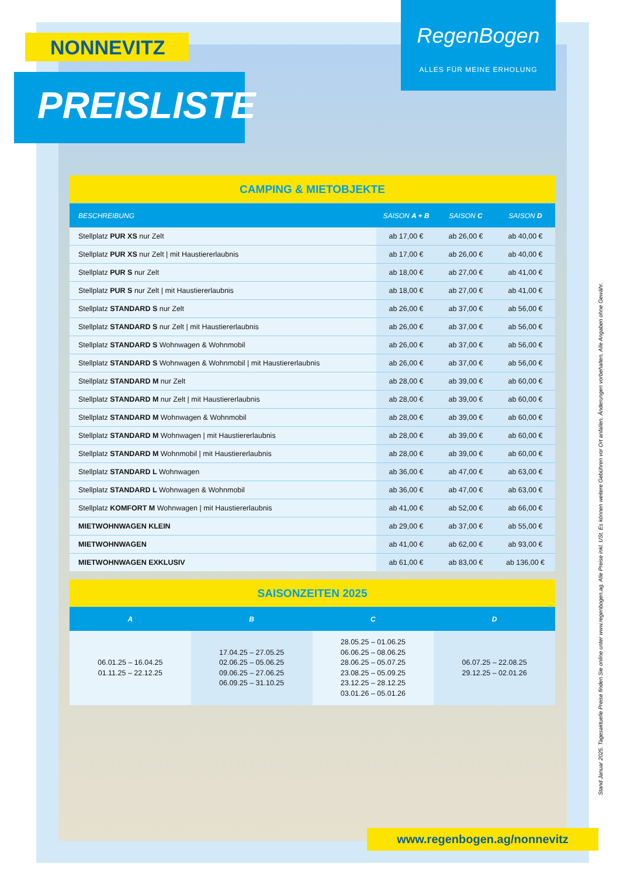NONNEVITZ
PREISLISTE
RegenBogen
ALLES FÜR MEINE ERHOLUNG
| CAMPING & MIETOBJEKTE | | | |
| BESCHREIBUNG | SAISON A + B | SAISON C | SAISON D |
| Stellplatz PUR XS nur Zelt | ab 17,00 € | ab 26,00 € | ab 40,00 € |
| Stellplatz PUR XS nur Zelt / mit Haustiererlaubnis | ab 17,00 € | ab 26,00 € | ab 40,00 € |
| Stellplatz PUR S nur Zelt | ab 18,00 € | ab 27,00 € | ab 41,00 € |
| Stellplatz PUR S nur Zelt / mit Haustiererlaubnis | ab 18,00 € | ab 27,00 € | ab 41,00 € |
| Stellplatz STANDARD S nur Zelt | ab 26,00 € | ab 37,00 € | ab 56,00 € |
| Stellplatz STANDARD S nur Zelt / mit Haustiererlaubnis | ab 26,00 € | ab 37,00 € | ab 56,00 € |
| Stellplatz STANDARD S Wohnwagen & Wohnmobil | ab 26,00 € | ab 37,00 € | ab 56,00 € |
| Stellplatz STANDARD S Wohnwagen & Wohnmobil / mit Haustiererlaubnis | ab 26,00 € | ab 37,00 € | ab 56,00 € |
| Stellplatz STANDARD M nur Zelt | ab 28,00 € | ab 39,00 € | ab 60,00 € |
| Stellplatz STANDARD M nur Zelt / mit Haustiererlaubnis | ab 28,00 € | ab 39,00 € | ab 60,00 € |
| Stellplatz STANDARD M Wohnwagen & Wohnmobil | ab 28,00 € | ab 39,00 € | ab 60,00 € |
| Stellplatz STANDARD M Wohnwagen / mit Haustiererlaubnis | ab 28,00 € | ab 39,00 € | ab 60,00 € |
| Stellplatz STANDARD M Wohnmobil / mit Haustiererlaubnis | ab 28,00 € | ab 39,00 € | ab 60,00 € |
| Stellplatz STANDARD L Wohnwagen | ab 36,00 € | ab 47,00 € | ab 63,00 € |
| Stellplatz STANDARD L Wohnwagen & Wohnmobil | ab 36,00 € | ab 47,00 € | ab 63,00 € |
| Stellplatz KOMFORT M Wohnwagen / mit Haustiererlaubnis | ab 41,00 € | ab 52,00 € | ab 66,00 € |
| MIETWOHNWAGEN KLEIN | ab 29,00 € | ab 37,00 € | ab 55,00 € |
| MIETWOHNWAGEN | ab 41,00 € | ab 62,00 € | ab 93,00 € |
| MIETWOHNWAGEN EXKLUSIV | ab 61,00 € | ab 83,00 € | ab 136,00 € |
| SAISONZEITEN 2025 | | | |
| A | B | C | D |
| 06.01.25 – 16.04.25 01.11.25 – 22.12.25 | 17.04.25 – 27.05.25 02.06.25 – 05.06.25 09.06.25 – 27.06.25 06.09.25 – 31.10.25 | 28.05.25 – 01.06.25 06.06.25 – 08.06.25 28.06.25 – 05.07.25 23.08.25 – 05.09.25 23.12.25 – 28.12.25 03.01.26 – 05.01.26 | 06.07.25 – 22.08.25 29.12.25 – 02.01.26 |
www.regenbogen.ag/nonnevitz
Stand Januar 2025. Tagesaktuelle Preise finden Sie online unter www.regenbogen.ag. Alle Preise inkl. USt. Es können weitere Gebühren vor Ort anfallen. Änderungen vorbehalten. Alle Angaben ohne Gewähr.